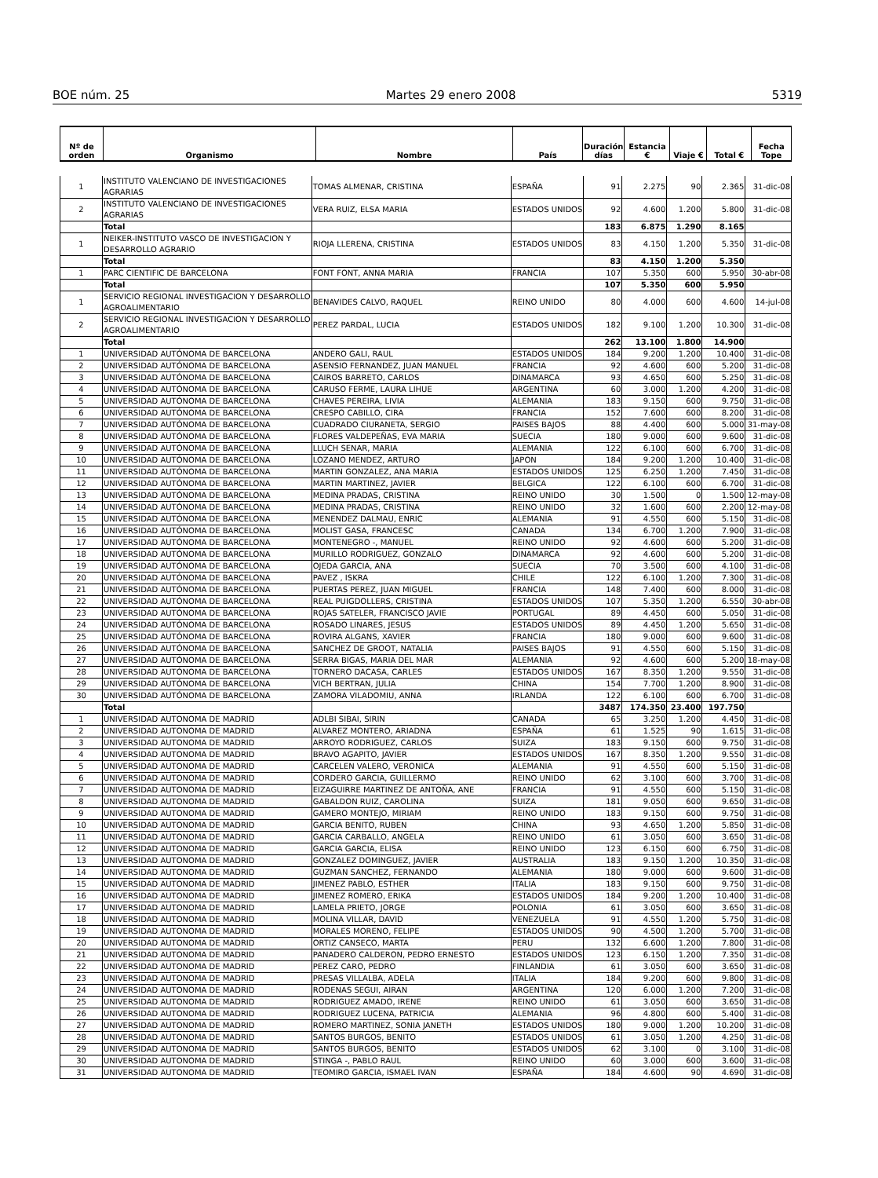BOE núm. 25 Martes 29 enero 2008 5319
| Nº de orden | Organismo | Nombre | País | Duración días | Estancia € | Viaje € | Total € | Fecha Tope |
| --- | --- | --- | --- | --- | --- | --- | --- | --- |
| 1 | INSTITUTO VALENCIANO DE INVESTIGACIONES AGRARIAS | TOMAS ALMENAR, CRISTINA | ESPAÑA | 91 | 2.275 | 90 | 2.365 | 31-dic-08 |
| 2 | INSTITUTO VALENCIANO DE INVESTIGACIONES AGRARIAS | VERA RUIZ, ELSA MARIA | ESTADOS UNIDOS | 92 | 4.600 | 1.200 | 5.800 | 31-dic-08 |
| | Total | | | 183 | 6.875 | 1.290 | 8.165 | |
| 1 | NEIKER-INSTITUTO VASCO DE INVESTIGACION Y DESARROLLO AGRARIO | RIOJA LLERENA, CRISTINA | ESTADOS UNIDOS | 83 | 4.150 | 1.200 | 5.350 | 31-dic-08 |
| | Total | | | 83 | 4.150 | 1.200 | 5.350 | |
| 1 | PARC CIENTIFIC DE BARCELONA | FONT FONT, ANNA MARIA | FRANCIA | 107 | 5.350 | 600 | 5.950 | 30-abr-08 |
| | Total | | | 107 | 5.350 | 600 | 5.950 | |
| 1 | SERVICIO REGIONAL INVESTIGACION Y DESARROLLO AGROALIMENTARIO | BENAVIDES CALVO, RAQUEL | REINO UNIDO | 80 | 4.000 | 600 | 4.600 | 14-jul-08 |
| 2 | SERVICIO REGIONAL INVESTIGACION Y DESARROLLO AGROALIMENTARIO | PEREZ PARDAL, LUCIA | ESTADOS UNIDOS | 182 | 9.100 | 1.200 | 10.300 | 31-dic-08 |
| | Total | | | 262 | 13.100 | 1.800 | 14.900 | |
| 1 | UNIVERSIDAD AUTÓNOMA DE BARCELONA | ANDERO GALI, RAUL | ESTADOS UNIDOS | 184 | 9.200 | 1.200 | 10.400 | 31-dic-08 |
| 2 | UNIVERSIDAD AUTÓNOMA DE BARCELONA | ASENSIO FERNANDEZ, JUAN MANUEL | FRANCIA | 92 | 4.600 | 600 | 5.200 | 31-dic-08 |
| 3 | UNIVERSIDAD AUTÓNOMA DE BARCELONA | CAIROS BARRETO, CARLOS | DINAMARCA | 93 | 4.650 | 600 | 5.250 | 31-dic-08 |
| 4 | UNIVERSIDAD AUTÓNOMA DE BARCELONA | CARUSO FERME, LAURA LIHUE | ARGENTINA | 60 | 3.000 | 1.200 | 4.200 | 31-dic-08 |
| 5 | UNIVERSIDAD AUTÓNOMA DE BARCELONA | CHAVES PEREIRA, LIVIA | ALEMANIA | 183 | 9.150 | 600 | 9.750 | 31-dic-08 |
| 6 | UNIVERSIDAD AUTÓNOMA DE BARCELONA | CRESPO CABILLO, CIRA | FRANCIA | 152 | 7.600 | 600 | 8.200 | 31-dic-08 |
| 7 | UNIVERSIDAD AUTÓNOMA DE BARCELONA | CUADRADO CIURANETA, SERGIO | PAISES BAJOS | 88 | 4.400 | 600 | 5.000 | 31-may-08 |
| 8 | UNIVERSIDAD AUTÓNOMA DE BARCELONA | FLORES VALDEPEÑAS, EVA MARIA | SUECIA | 180 | 9.000 | 600 | 9.600 | 31-dic-08 |
| 9 | UNIVERSIDAD AUTÓNOMA DE BARCELONA | LLUCH SENAR, MARIA | ALEMANIA | 122 | 6.100 | 600 | 6.700 | 31-dic-08 |
| 10 | UNIVERSIDAD AUTÓNOMA DE BARCELONA | LOZANO MENDEZ, ARTURO | JAPON | 184 | 9.200 | 1.200 | 10.400 | 31-dic-08 |
| 11 | UNIVERSIDAD AUTÓNOMA DE BARCELONA | MARTIN GONZALEZ, ANA MARIA | ESTADOS UNIDOS | 125 | 6.250 | 1.200 | 7.450 | 31-dic-08 |
| 12 | UNIVERSIDAD AUTÓNOMA DE BARCELONA | MARTIN MARTINEZ, JAVIER | BELGICA | 122 | 6.100 | 600 | 6.700 | 31-dic-08 |
| 13 | UNIVERSIDAD AUTÓNOMA DE BARCELONA | MEDINA PRADAS, CRISTINA | REINO UNIDO | 30 | 1.500 | 0 | 1.500 | 12-may-08 |
| 14 | UNIVERSIDAD AUTÓNOMA DE BARCELONA | MEDINA PRADAS, CRISTINA | REINO UNIDO | 32 | 1.600 | 600 | 2.200 | 12-may-08 |
| 15 | UNIVERSIDAD AUTÓNOMA DE BARCELONA | MENENDEZ DALMAU, ENRIC | ALEMANIA | 91 | 4.550 | 600 | 5.150 | 31-dic-08 |
| 16 | UNIVERSIDAD AUTÓNOMA DE BARCELONA | MOLIST GASA, FRANCESC | CANADA | 134 | 6.700 | 1.200 | 7.900 | 31-dic-08 |
| 17 | UNIVERSIDAD AUTÓNOMA DE BARCELONA | MONTENEGRO -, MANUEL | REINO UNIDO | 92 | 4.600 | 600 | 5.200 | 31-dic-08 |
| 18 | UNIVERSIDAD AUTÓNOMA DE BARCELONA | MURILLO RODRIGUEZ, GONZALO | DINAMARCA | 92 | 4.600 | 600 | 5.200 | 31-dic-08 |
| 19 | UNIVERSIDAD AUTÓNOMA DE BARCELONA | OJEDA GARCIA, ANA | SUECIA | 70 | 3.500 | 600 | 4.100 | 31-dic-08 |
| 20 | UNIVERSIDAD AUTÓNOMA DE BARCELONA | PAVEZ , ISKRA | CHILE | 122 | 6.100 | 1.200 | 7.300 | 31-dic-08 |
| 21 | UNIVERSIDAD AUTÓNOMA DE BARCELONA | PUERTAS PEREZ, JUAN MIGUEL | FRANCIA | 148 | 7.400 | 600 | 8.000 | 31-dic-08 |
| 22 | UNIVERSIDAD AUTÓNOMA DE BARCELONA | REAL PUIGDOLLERS, CRISTINA | ESTADOS UNIDOS | 107 | 5.350 | 1.200 | 6.550 | 30-abr-08 |
| 23 | UNIVERSIDAD AUTÓNOMA DE BARCELONA | ROJAS SATELER, FRANCISCO JAVIE | PORTUGAL | 89 | 4.450 | 600 | 5.050 | 31-dic-08 |
| 24 | UNIVERSIDAD AUTÓNOMA DE BARCELONA | ROSADO LINARES, JESUS | ESTADOS UNIDOS | 89 | 4.450 | 1.200 | 5.650 | 31-dic-08 |
| 25 | UNIVERSIDAD AUTÓNOMA DE BARCELONA | ROVIRA ALGANS, XAVIER | FRANCIA | 180 | 9.000 | 600 | 9.600 | 31-dic-08 |
| 26 | UNIVERSIDAD AUTÓNOMA DE BARCELONA | SANCHEZ DE GROOT, NATALIA | PAISES BAJOS | 91 | 4.550 | 600 | 5.150 | 31-dic-08 |
| 27 | UNIVERSIDAD AUTÓNOMA DE BARCELONA | SERRA BIGAS, MARIA DEL MAR | ALEMANIA | 92 | 4.600 | 600 | 5.200 | 18-may-08 |
| 28 | UNIVERSIDAD AUTÓNOMA DE BARCELONA | TORNERO DACASA, CARLES | ESTADOS UNIDOS | 167 | 8.350 | 1.200 | 9.550 | 31-dic-08 |
| 29 | UNIVERSIDAD AUTÓNOMA DE BARCELONA | VICH BERTRAN, JULIA | CHINA | 154 | 7.700 | 1.200 | 8.900 | 31-dic-08 |
| 30 | UNIVERSIDAD AUTÓNOMA DE BARCELONA | ZAMORA VILADOMIU, ANNA | IRLANDA | 122 | 6.100 | 600 | 6.700 | 31-dic-08 |
| | Total | | | 3487 | 174.350 | 23.400 | 197.750 | |
| 1 | UNIVERSIDAD AUTONOMA DE MADRID | ADLBI SIBAI, SIRIN | CANADA | 65 | 3.250 | 1.200 | 4.450 | 31-dic-08 |
| 2 | UNIVERSIDAD AUTONOMA DE MADRID | ALVAREZ MONTERO, ARIADNA | ESPAÑA | 61 | 1.525 | 90 | 1.615 | 31-dic-08 |
| 3 | UNIVERSIDAD AUTONOMA DE MADRID | ARROYO RODRIGUEZ, CARLOS | SUIZA | 183 | 9.150 | 600 | 9.750 | 31-dic-08 |
| 4 | UNIVERSIDAD AUTONOMA DE MADRID | BRAVO AGAPITO, JAVIER | ESTADOS UNIDOS | 167 | 8.350 | 1.200 | 9.550 | 31-dic-08 |
| 5 | UNIVERSIDAD AUTONOMA DE MADRID | CARCELEN VALERO, VERONICA | ALEMANIA | 91 | 4.550 | 600 | 5.150 | 31-dic-08 |
| 6 | UNIVERSIDAD AUTONOMA DE MADRID | CORDERO GARCIA, GUILLERMO | REINO UNIDO | 62 | 3.100 | 600 | 3.700 | 31-dic-08 |
| 7 | UNIVERSIDAD AUTONOMA DE MADRID | EIZAGUIRRE MARTINEZ DE ANTOÑA, ANE | FRANCIA | 91 | 4.550 | 600 | 5.150 | 31-dic-08 |
| 8 | UNIVERSIDAD AUTONOMA DE MADRID | GABALDON RUIZ, CAROLINA | SUIZA | 181 | 9.050 | 600 | 9.650 | 31-dic-08 |
| 9 | UNIVERSIDAD AUTONOMA DE MADRID | GAMERO MONTEJO, MIRIAM | REINO UNIDO | 183 | 9.150 | 600 | 9.750 | 31-dic-08 |
| 10 | UNIVERSIDAD AUTONOMA DE MADRID | GARCIA BENITO, RUBEN | CHINA | 93 | 4.650 | 1.200 | 5.850 | 31-dic-08 |
| 11 | UNIVERSIDAD AUTONOMA DE MADRID | GARCIA CARBALLO, ANGELA | REINO UNIDO | 61 | 3.050 | 600 | 3.650 | 31-dic-08 |
| 12 | UNIVERSIDAD AUTONOMA DE MADRID | GARCIA GARCIA, ELISA | REINO UNIDO | 123 | 6.150 | 600 | 6.750 | 31-dic-08 |
| 13 | UNIVERSIDAD AUTONOMA DE MADRID | GONZALEZ DOMINGUEZ, JAVIER | AUSTRALIA | 183 | 9.150 | 1.200 | 10.350 | 31-dic-08 |
| 14 | UNIVERSIDAD AUTONOMA DE MADRID | GUZMAN SANCHEZ, FERNANDO | ALEMANIA | 180 | 9.000 | 600 | 9.600 | 31-dic-08 |
| 15 | UNIVERSIDAD AUTONOMA DE MADRID | JIMENEZ PABLO, ESTHER | ITALIA | 183 | 9.150 | 600 | 9.750 | 31-dic-08 |
| 16 | UNIVERSIDAD AUTONOMA DE MADRID | JIMENEZ ROMERO, ERIKA | ESTADOS UNIDOS | 184 | 9.200 | 1.200 | 10.400 | 31-dic-08 |
| 17 | UNIVERSIDAD AUTONOMA DE MADRID | LAMELA PRIETO, JORGE | POLONIA | 61 | 3.050 | 600 | 3.650 | 31-dic-08 |
| 18 | UNIVERSIDAD AUTONOMA DE MADRID | MOLINA VILLAR, DAVID | VENEZUELA | 91 | 4.550 | 1.200 | 5.750 | 31-dic-08 |
| 19 | UNIVERSIDAD AUTONOMA DE MADRID | MORALES MORENO, FELIPE | ESTADOS UNIDOS | 90 | 4.500 | 1.200 | 5.700 | 31-dic-08 |
| 20 | UNIVERSIDAD AUTONOMA DE MADRID | ORTIZ CANSECO, MARTA | PERU | 132 | 6.600 | 1.200 | 7.800 | 31-dic-08 |
| 21 | UNIVERSIDAD AUTONOMA DE MADRID | PANADERO CALDERON, PEDRO ERNESTO | ESTADOS UNIDOS | 123 | 6.150 | 1.200 | 7.350 | 31-dic-08 |
| 22 | UNIVERSIDAD AUTONOMA DE MADRID | PEREZ CARO, PEDRO | FINLANDIA | 61 | 3.050 | 600 | 3.650 | 31-dic-08 |
| 23 | UNIVERSIDAD AUTONOMA DE MADRID | PRESAS VILLALBA, ADELA | ITALIA | 184 | 9.200 | 600 | 9.800 | 31-dic-08 |
| 24 | UNIVERSIDAD AUTONOMA DE MADRID | RODENAS SEGUI, AIRAN | ARGENTINA | 120 | 6.000 | 1.200 | 7.200 | 31-dic-08 |
| 25 | UNIVERSIDAD AUTONOMA DE MADRID | RODRIGUEZ AMADO, IRENE | REINO UNIDO | 61 | 3.050 | 600 | 3.650 | 31-dic-08 |
| 26 | UNIVERSIDAD AUTONOMA DE MADRID | RODRIGUEZ LUCENA, PATRICIA | ALEMANIA | 96 | 4.800 | 600 | 5.400 | 31-dic-08 |
| 27 | UNIVERSIDAD AUTONOMA DE MADRID | ROMERO MARTINEZ, SONIA JANETH | ESTADOS UNIDOS | 180 | 9.000 | 1.200 | 10.200 | 31-dic-08 |
| 28 | UNIVERSIDAD AUTONOMA DE MADRID | SANTOS BURGOS, BENITO | ESTADOS UNIDOS | 61 | 3.050 | 1.200 | 4.250 | 31-dic-08 |
| 29 | UNIVERSIDAD AUTONOMA DE MADRID | SANTOS BURGOS, BENITO | ESTADOS UNIDOS | 62 | 3.100 | 0 | 3.100 | 31-dic-08 |
| 30 | UNIVERSIDAD AUTONOMA DE MADRID | STINGA -, PABLO RAUL | REINO UNIDO | 60 | 3.000 | 600 | 3.600 | 31-dic-08 |
| 31 | UNIVERSIDAD AUTONOMA DE MADRID | TEOMIRO GARCIA, ISMAEL IVAN | ESPAÑA | 184 | 4.600 | 90 | 4.690 | 31-dic-08 |